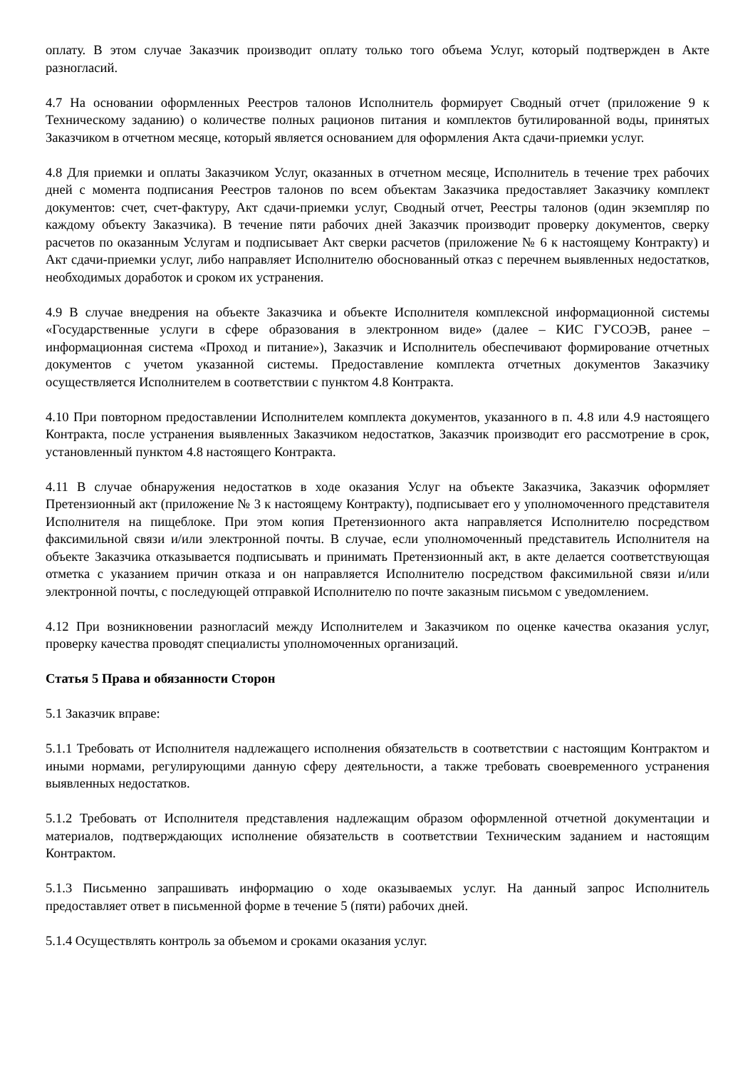оплату. В этом случае Заказчик производит оплату только того объема Услуг, который подтвержден в Акте разногласий.
4.7 На основании оформленных Реестров талонов Исполнитель формирует Сводный отчет (приложение 9 к Техническому заданию) о количестве полных рационов питания и комплектов бутилированной воды, принятых Заказчиком в отчетном месяце, который является основанием для оформления Акта сдачи-приемки услуг.
4.8 Для приемки и оплаты Заказчиком Услуг, оказанных в отчетном месяце, Исполнитель в течение трех рабочих дней с момента подписания Реестров талонов по всем объектам Заказчика предоставляет Заказчику комплект документов: счет, счет-фактуру, Акт сдачи-приемки услуг, Сводный отчет, Реестры талонов (один экземпляр по каждому объекту Заказчика). В течение пяти рабочих дней Заказчик производит проверку документов, сверку расчетов по оказанным Услугам и подписывает Акт сверки расчетов (приложение № 6 к настоящему Контракту) и Акт сдачи-приемки услуг, либо направляет Исполнителю обоснованный отказ с перечнем выявленных недостатков, необходимых доработок и сроком их устранения.
4.9 В случае внедрения на объекте Заказчика и объекте Исполнителя комплексной информационной системы «Государственные услуги в сфере образования в электронном виде» (далее – КИС ГУСОЭВ, ранее – информационная система «Проход и питание»), Заказчик и Исполнитель обеспечивают формирование отчетных документов с учетом указанной системы. Предоставление комплекта отчетных документов Заказчику осуществляется Исполнителем в соответствии с пунктом 4.8 Контракта.
4.10 При повторном предоставлении Исполнителем комплекта документов, указанного в п. 4.8 или 4.9 настоящего Контракта, после устранения выявленных Заказчиком недостатков, Заказчик производит его рассмотрение в срок, установленный пунктом 4.8 настоящего Контракта.
4.11 В случае обнаружения недостатков в ходе оказания Услуг на объекте Заказчика, Заказчик оформляет Претензионный акт (приложение № 3 к настоящему Контракту), подписывает его у уполномоченного представителя Исполнителя на пищеблоке. При этом копия Претензионного акта направляется Исполнителю посредством факсимильной связи и/или электронной почты. В случае, если уполномоченный представитель Исполнителя на объекте Заказчика отказывается подписывать и принимать Претензионный акт, в акте делается соответствующая отметка с указанием причин отказа и он направляется Исполнителю посредством факсимильной связи и/или электронной почты, с последующей отправкой Исполнителю по почте заказным письмом с уведомлением.
4.12 При возникновении разногласий между Исполнителем и Заказчиком по оценке качества оказания услуг, проверку качества проводят специалисты уполномоченных организаций.
Статья 5 Права и обязанности Сторон
5.1 Заказчик вправе:
5.1.1 Требовать от Исполнителя надлежащего исполнения обязательств в соответствии с настоящим Контрактом и иными нормами, регулирующими данную сферу деятельности, а также требовать своевременного устранения выявленных недостатков.
5.1.2 Требовать от Исполнителя представления надлежащим образом оформленной отчетной документации и материалов, подтверждающих исполнение обязательств в соответствии Техническим заданием и настоящим Контрактом.
5.1.3 Письменно запрашивать информацию о ходе оказываемых услуг. На данный запрос Исполнитель предоставляет ответ в письменной форме в течение 5 (пяти) рабочих дней.
5.1.4 Осуществлять контроль за объемом и сроками оказания услуг.